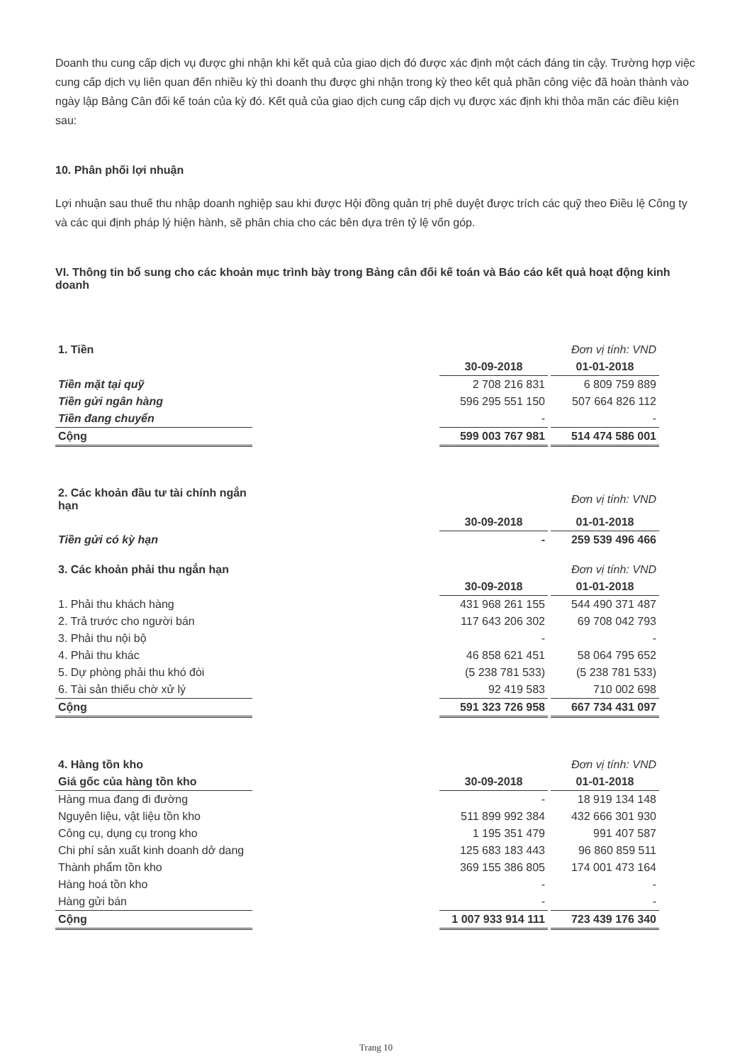Doanh thu cung cấp dịch vụ được ghi nhận khi kết quả của giao dịch đó được xác định một cách đáng tin cậy. Trường hợp việc cung cấp dịch vụ liên quan đến nhiều kỳ thì doanh thu được ghi nhận trong kỳ theo kết quả phần công việc đã hoàn thành vào ngày lập Bảng Cân đối kế toán của kỳ đó. Kết quả của giao dịch cung cấp dịch vụ được xác định khi thỏa mãn các điều kiện sau:
10. Phân phối lợi nhuận
Lợi nhuận sau thuế thu nhập doanh nghiệp sau khi được Hội đồng quản trị phê duyệt được trích các quỹ theo Điều lệ Công ty và các qui định pháp lý hiện hành, sẽ phân chia cho các bên dựa trên tỷ lệ vốn góp.
VI. Thông tin bổ sung cho các khoản mục trình bày trong Bảng cân đối kế toán và Báo cáo kết quả hoạt động kinh doanh
| 1. Tiền | | | | Đơn vị tính: VND |
| | | 30-09-2018 | | 01-01-2018 |
| Tiền mặt tại quỹ | | 2 708 216 831 | | 6 809 759 889 |
| Tiền gửi ngân hàng | | 596 295 551 150 | | 507 664 826 112 |
| Tiền đang chuyển | | - | | - |
| Cộng | | 599 003 767 981 | | 514 474 586 001 |
| 2. Các khoản đầu tư tài chính ngắn hạn | | | | Đơn vị tính: VND |
| | | 30-09-2018 | | 01-01-2018 |
| Tiền gửi có kỳ hạn | | - | | 259 539 496 466 |
| 3. Các khoản phải thu ngắn hạn | | | | Đơn vị tính: VND |
| | | 30-09-2018 | | 01-01-2018 |
| 1. Phải thu khách hàng | | 431 968 261 155 | | 544 490 371 487 |
| 2. Trả trước cho người bán | | 117 643 206 302 | | 69 708 042 793 |
| 3. Phải thu nội bộ | | - | | - |
| 4. Phải thu khác | | 46 858 621 451 | | 58 064 795 652 |
| 5. Dự phòng phải thu khó đòi | | (5 238 781 533) | | (5 238 781 533) |
| 6. Tài sản thiếu chờ xử lý | | 92 419 583 | | 710 002 698 |
| Cộng | | 591 323 726 958 | | 667 734 431 097 |
| 4. Hàng tồn kho | | | | Đơn vị tính: VND |
| Giá gốc của hàng tồn kho | | 30-09-2018 | | 01-01-2018 |
| Hàng mua đang đi đường | | - | | 18 919 134 148 |
| Nguyên liệu, vật liệu tồn kho | | 511 899 992 384 | | 432 666 301 930 |
| Công cụ, dụng cụ trong kho | | 1 195 351 479 | | 991 407 587 |
| Chi phí sản xuất kinh doanh dở dang | | 125 683 183 443 | | 96 860 859 511 |
| Thành phẩm tồn kho | | 369 155 386 805 | | 174 001 473 164 |
| Hàng hoá tồn kho | | - | | - |
| Hàng gửi bán | | - | | - |
| Cộng | | 1 007 933 914 111 | | 723 439 176 340 |
Trang 10